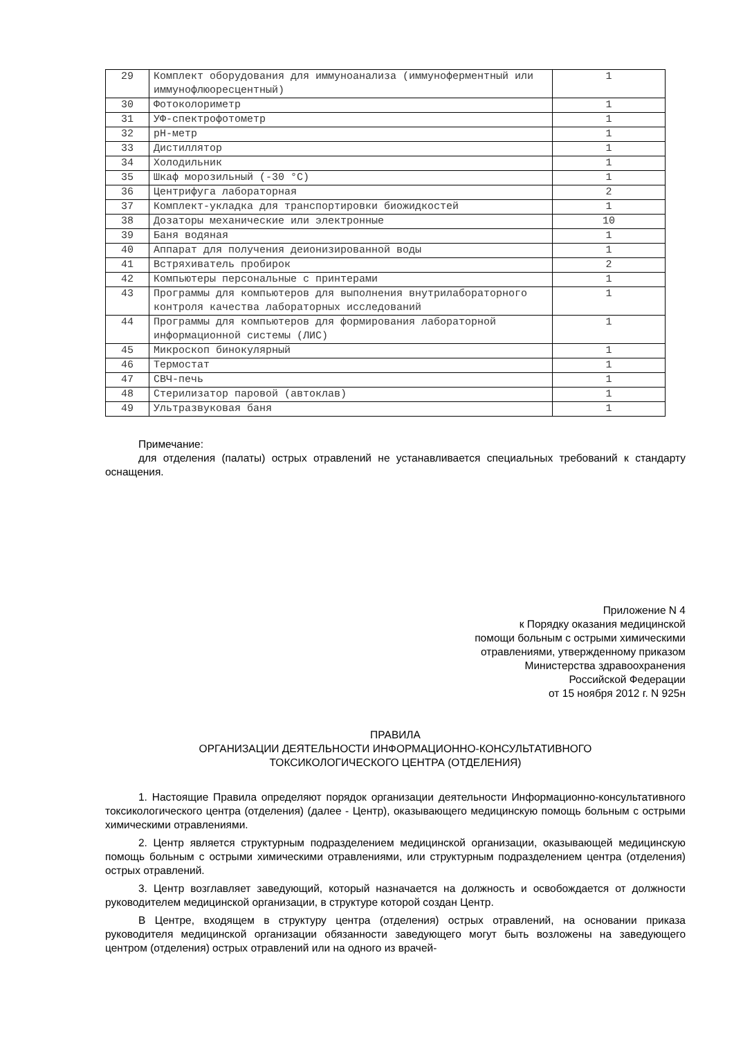| 29 | Комплект оборудования для иммуноанализа (иммуноферментный или иммунофлюоресцентный) | 1 |
| 30 | Фотоколориметр | 1 |
| 31 | УФ-спектрофотометр | 1 |
| 32 | pH-метр | 1 |
| 33 | Дистиллятор | 1 |
| 34 | Холодильник | 1 |
| 35 | Шкаф морозильный (-30 °С) | 1 |
| 36 | Центрифуга лабораторная | 2 |
| 37 | Комплект-укладка для транспортировки биожидкостей | 1 |
| 38 | Дозаторы механические или электронные | 10 |
| 39 | Баня водяная | 1 |
| 40 | Аппарат для получения деионизированной воды | 1 |
| 41 | Встряхиватель пробирок | 2 |
| 42 | Компьютеры персональные с принтерами | 1 |
| 43 | Программы для компьютеров для выполнения внутрилабораторного контроля качества лабораторных исследований | 1 |
| 44 | Программы для компьютеров для формирования лабораторной информационной системы (ЛИС) | 1 |
| 45 | Микроскоп бинокулярный | 1 |
| 46 | Термостат | 1 |
| 47 | СВЧ-печь | 1 |
| 48 | Стерилизатор паровой (автоклав) | 1 |
| 49 | Ультразвуковая баня | 1 |
Примечание:
для отделения (палаты) острых отравлений не устанавливается специальных требований к стандарту оснащения.
Приложение N 4
к Порядку оказания медицинской
помощи больным с острыми химическими
отравлениями, утвержденному приказом
Министерства здравоохранения
Российской Федерации
от 15 ноября 2012 г. N 925н
ПРАВИЛА
ОРГАНИЗАЦИИ ДЕЯТЕЛЬНОСТИ ИНФОРМАЦИОННО-КОНСУЛЬТАТИВНОГО
ТОКСИКОЛОГИЧЕСКОГО ЦЕНТРА (ОТДЕЛЕНИЯ)
1. Настоящие Правила определяют порядок организации деятельности Информационно-консультативного токсикологического центра (отделения) (далее - Центр), оказывающего медицинскую помощь больным с острыми химическими отравлениями.
2. Центр является структурным подразделением медицинской организации, оказывающей медицинскую помощь больным с острыми химическими отравлениями, или структурным подразделением центра (отделения) острых отравлений.
3. Центр возглавляет заведующий, который назначается на должность и освобождается от должности руководителем медицинской организации, в структуре которой создан Центр.
В Центре, входящем в структуру центра (отделения) острых отравлений, на основании приказа руководителя медицинской организации обязанности заведующего могут быть возложены на заведующего центром (отделения) острых отравлений или на одного из врачей-